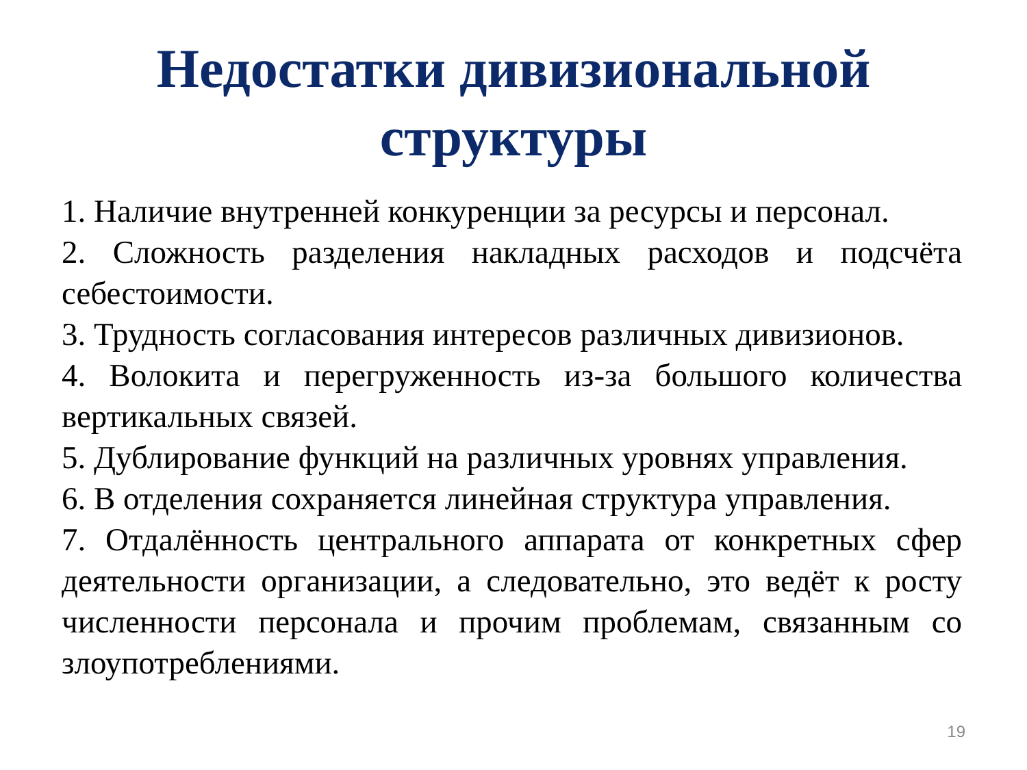Недостатки дивизиональной
структуры
1. Наличие внутренней конкуренции за ресурсы и персонал.
2. Сложность разделения накладных расходов и подсчёта себестоимости.
3. Трудность согласования интересов различных дивизионов.
4. Волокита и перегруженность из-за большого количества вертикальных связей.
5. Дублирование функций на различных уровнях управления.
6. В отделения сохраняется линейная структура управления.
7. Отдалённость центрального аппарата от конкретных сфер деятельности организации, а следовательно, это ведёт к росту численности персонала и прочим проблемам, связанным со злоупотреблениями.
19